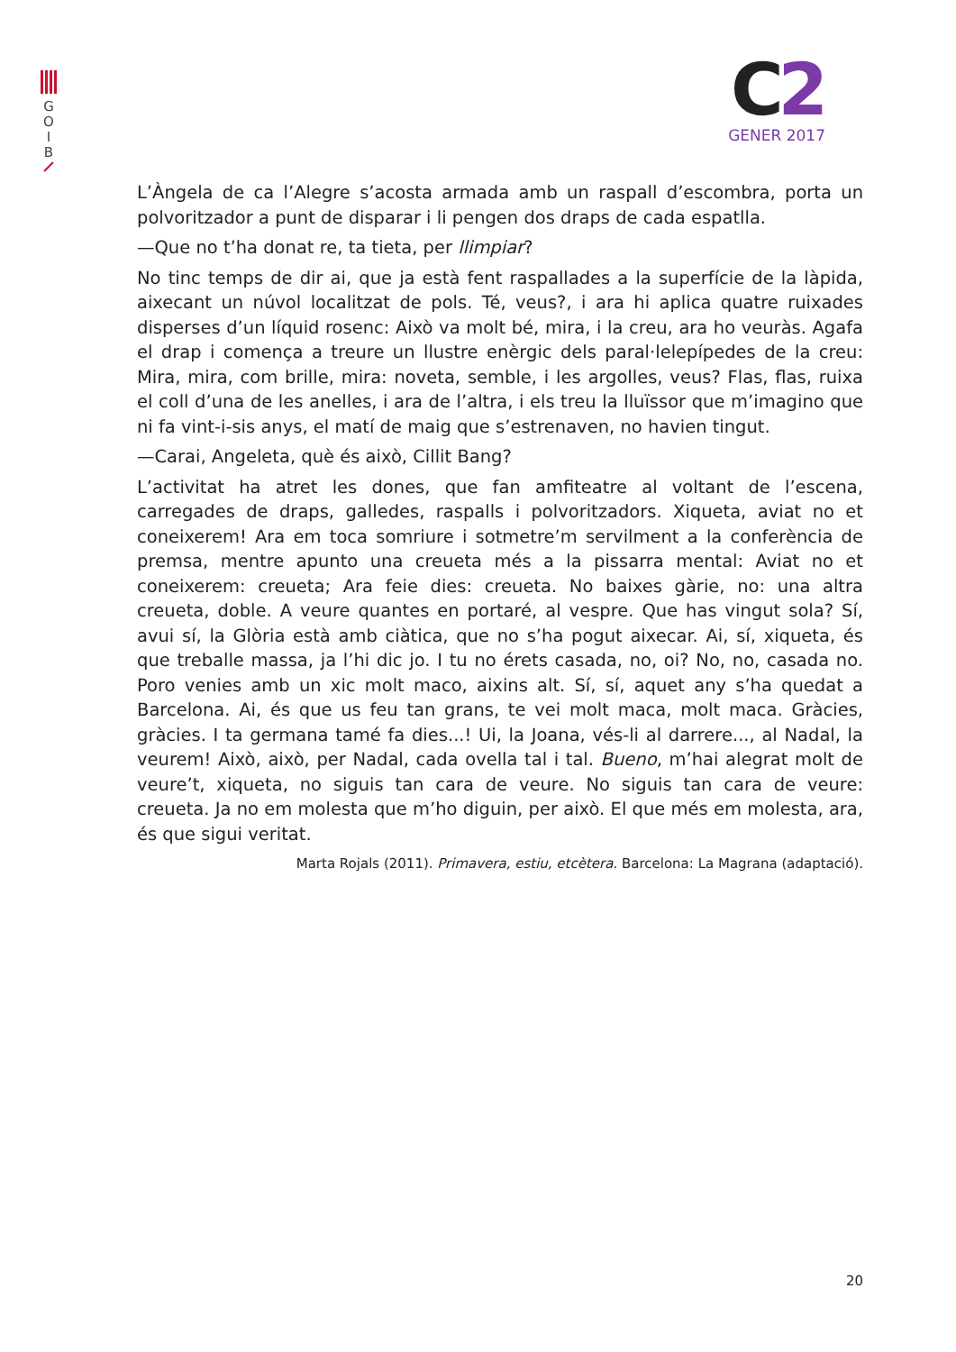G
O
I
B
C2
GENER 2017
L’Àngela de ca l’Alegre s’acosta armada amb un raspall d’escombra, porta un polvoritzador a punt de disparar i li pengen dos draps de cada espatlla.
—Que no t’ha donat re, ta tieta, per llimpiar?
No tinc temps de dir ai, que ja està fent raspallades a la superfície de la làpida, aixecant un núvol localitzat de pols. Té, veus?, i ara hi aplica quatre ruixades disperses d’un líquid rosenc: Això va molt bé, mira, i la creu, ara ho veuràs. Agafa el drap i comença a treure un llustre enèrgic dels paral·lelepípedes de la creu: Mira, mira, com brille, mira: noveta, semble, i les argolles, veus? Flas, flas, ruixa el coll d’una de les anelles, i ara de l’altra, i els treu la lluïssor que m’imagino que ni fa vint-i-sis anys, el matí de maig que s’estrenaven, no havien tingut.
—Carai, Angeleta, què és això, Cillit Bang?
L’activitat ha atret les dones, que fan amfiteatre al voltant de l’escena, carregades de draps, galledes, raspalls i polvoritzadors. Xiqueta, aviat no et coneixerem! Ara em toca somriure i sotmetre’m servilment a la conferència de premsa, mentre apunto una creueta més a la pissarra mental: Aviat no et coneixerem: creueta; Ara feie dies: creueta. No baixes gàrie, no: una altra creueta, doble. A veure quantes en portaré, al vespre. Que has vingut sola? Sí, avui sí, la Glòria està amb ciàtica, que no s’ha pogut aixecar. Ai, sí, xiqueta, és que treballe massa, ja l’hi dic jo. I tu no érets casada, no, oi? No, no, casada no. Poro venies amb un xic molt maco, aixins alt. Sí, sí, aquet any s’ha quedat a Barcelona. Ai, és que us feu tan grans, te vei molt maca, molt maca. Gràcies, gràcies. I ta germana tamé fa dies...! Ui, la Joana, vés-li al darrere..., al Nadal, la veurem! Això, això, per Nadal, cada ovella tal i tal. Bueno, m’hai alegrat molt de veure’t, xiqueta, no siguis tan cara de veure. No siguis tan cara de veure: creueta. Ja no em molesta que m’ho diguin, per això. El que més em molesta, ara, és que sigui veritat.
Marta Rojals (2011). Primavera, estiu, etcètera. Barcelona: La Magrana (adaptació).
20